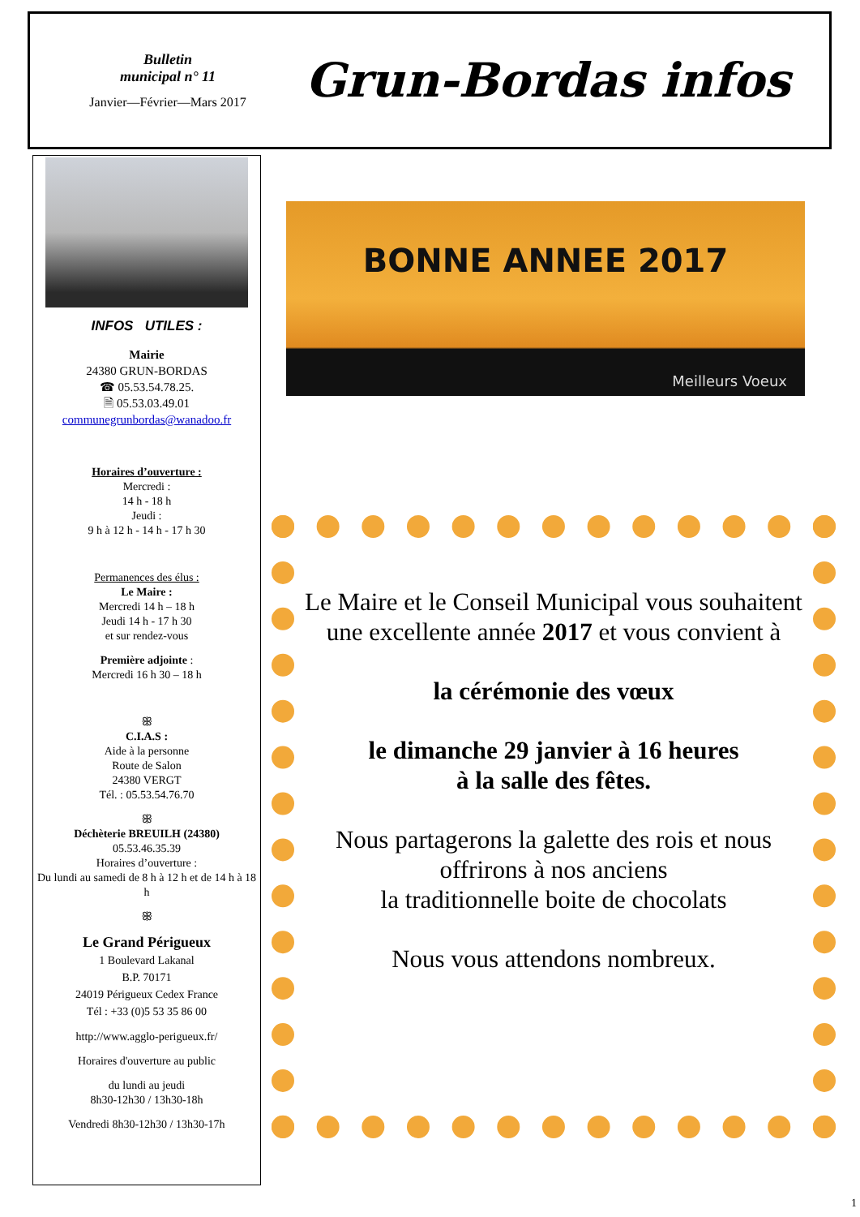Bulletin
municipal n° 11
Janvier—Février—Mars 2017
Grun-Bordas infos
INFOS UTILES :
Mairie
24380 GRUN-BORDAS
☎ 05.53.54.78.25.
🗎 05.53.03.49.01
communegrunbordas@wanadoo.fr
Horaires d’ouverture :
Mercredi :
14 h - 18 h
Jeudi :
9 h à 12 h - 14 h - 17 h 30
Permanences des élus :
Le Maire :
Mercredi 14 h – 18 h
Jeudi 14 h - 17 h 30
et sur rendez-vous
Première adjointe :
Mercredi 16 h 30 – 18 h
ꕥ
C.I.A.S :
Aide à la personne
Route de Salon
24380 VERGT
Tél. : 05.53.54.76.70
ꕥ
Déchèterie BREUILH (24380)
05.53.46.35.39
Horaires d’ouverture :
Du lundi au samedi de 8 h à 12 h et de 14 h à 18 h
ꕥ
Le Grand Périgueux
1 Boulevard Lakanal
B.P. 70171
24019 Périgueux Cedex France
Tél : +33 (0)5 53 35 86 00
http://www.agglo-perigueux.fr/
Horaires d'ouverture au public
du lundi au jeudi
8h30-12h30 / 13h30-18h
Vendredi 8h30-12h30 / 13h30-17h
BONNE ANNEE 2017
Meilleurs Voeux
Le Maire et le Conseil Municipal vous souhaitent une excellente année 2017 et vous convient à
la cérémonie des vœux
le dimanche 29 janvier à 16 heures
à la salle des fêtes.
Nous partagerons la galette des rois et nous offrirons à nos anciens
la traditionnelle boite de chocolats
Nous vous attendons nombreux.
1